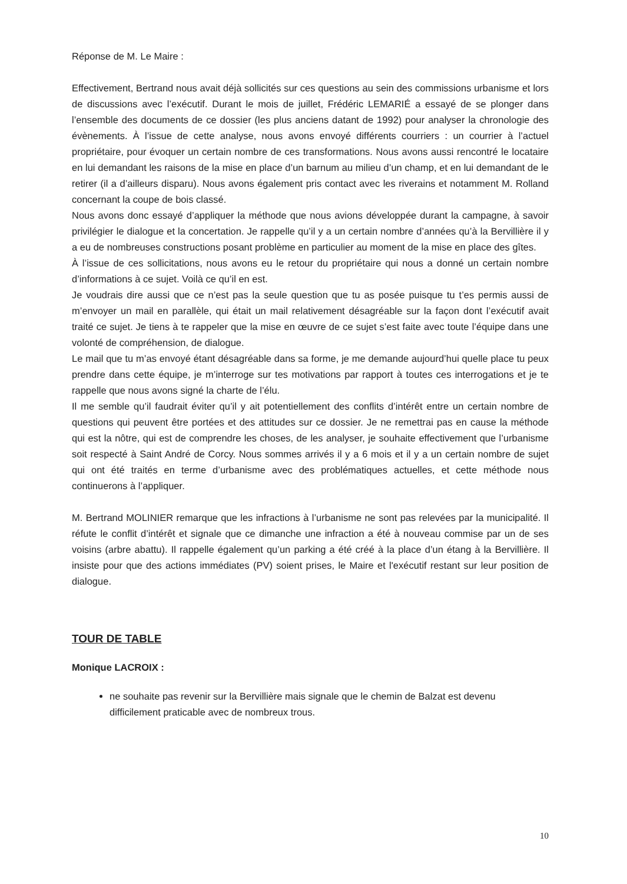Réponse de M. Le Maire :
Effectivement, Bertrand nous avait déjà sollicités sur ces questions au sein des commissions urbanisme et lors de discussions avec l’exécutif. Durant le mois de juillet, Frédéric LEMARIÉ a essayé de se plonger dans l’ensemble des documents de ce dossier (les plus anciens datant de 1992) pour analyser la chronologie des évènements. À l’issue de cette analyse, nous avons envoyé différents courriers : un courrier à l’actuel propriétaire, pour évoquer un certain nombre de ces transformations. Nous avons aussi rencontré le locataire en lui demandant les raisons de la mise en place d’un barnum au milieu d’un champ, et en lui demandant de le retirer (il a d’ailleurs disparu). Nous avons également pris contact avec les riverains et notamment M. Rolland concernant la coupe de bois classé.
Nous avons donc essayé d’appliquer la méthode que nous avions développée durant la campagne, à savoir privilégier le dialogue et la concertation. Je rappelle qu’il y a un certain nombre d’années qu’à la Bervillière il y a eu de nombreuses constructions posant problème en particulier au moment de la mise en place des gîtes.
À l’issue de ces sollicitations, nous avons eu le retour du propriétaire qui nous a donné un certain nombre d’informations à ce sujet. Voilà ce qu’il en est.
Je voudrais dire aussi que ce n’est pas la seule question que tu as posée puisque tu t’es permis aussi de m’envoyer un mail en parallèle, qui était un mail relativement désagréable sur la façon dont l’exécutif avait traité ce sujet. Je tiens à te rappeler que la mise en œuvre de ce sujet s’est faite avec toute l’équipe dans une volonté de compréhension, de dialogue.
Le mail que tu m’as envoyé étant désagréable dans sa forme, je me demande aujourd’hui quelle place tu peux prendre dans cette équipe, je m’interroge sur tes motivations par rapport à toutes ces interrogations et je te rappelle que nous avons signé la charte de l’élu.
Il me semble qu’il faudrait éviter qu’il y ait potentiellement des conflits d’intérêt entre un certain nombre de questions qui peuvent être portées et des attitudes sur ce dossier. Je ne remettrai pas en cause la méthode qui est la nôtre, qui est de comprendre les choses, de les analyser, je souhaite effectivement que l’urbanisme soit respecté à Saint André de Corcy. Nous sommes arrivés il y a 6 mois et il y a un certain nombre de sujet qui ont été traités en terme d’urbanisme avec des problématiques actuelles, et cette méthode nous continuerons à l’appliquer.
M. Bertrand MOLINIER remarque que les infractions à l’urbanisme ne sont pas relevées par la municipalité. Il réfute le conflit d’intérêt et signale que ce dimanche une infraction a été à nouveau commise par un de ses voisins (arbre abattu). Il rappelle également qu’un parking a été créé à la place d’un étang à la Bervillière. Il insiste pour que des actions immédiates (PV) soient prises, le Maire et l'exécutif restant sur leur position de dialogue.
TOUR DE TABLE
Monique LACROIX :
ne souhaite pas revenir sur la Bervillière mais signale que le chemin de Balzat est devenu difficilement praticable avec de nombreux trous.
10